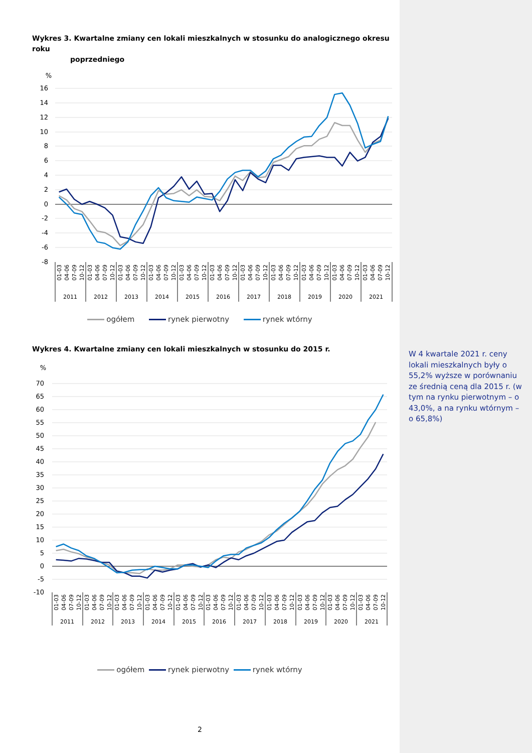Wykres 3. Kwartalne zmiany cen lokali mieszkalnych w stosunku do analogicznego okresu roku
poprzedniego
%
16
14
12
10
8
6
4
2
0
-2
-4
-6
-8
01-03
04-06
07-09
10-12
2011
01-03
04-06
07-09
10-12
2012
01-03
04-06
07-09
10-12
2013
01-03
04-06
07-09
10-12
2014
01-03
04-06
07-09
10-12
2015
01-03
04-06
07-09
10-12
2016
01-03
04-06
07-09
10-12
2017
01-03
04-06
07-09
10-12
2018
01-03
04-06
07-09
10-12
2019
01-03
04-06
07-09
10-12
2020
01-03
04-06
07-09
10-12
2021
ogółem rynek pierwotny rynek wtórny
Wykres 4. Kwartalne zmiany cen lokali mieszkalnych w stosunku do 2015 r.
%
70
65
60
55
50
45
40
35
30
25
20
15
10
5
0
-5
-10
01-03
04-06
07-09
10-12
2011
01-03
04-06
07-09
10-12
2012
01-03
04-06
07-09
10-12
2013
01-03
04-06
07-09
10-12
2014
01-03
04-06
07-09
10-12
2015
01-03
04-06
07-09
10-12
2016
01-03
04-06
07-09
10-12
2017
01-03
04-06
07-09
10-12
2018
01-03
04-06
07-09
10-12
2019
01-03
04-06
07-09
10-12
2020
01-03
04-06
07-09
10-12
2021
ogółem rynek pierwotny rynek wtórny
2
W 4 kwartale 2021 r. ceny lokali mieszkalnych były o 55,2% wyższe w porównaniu ze średnią ceną dla 2015 r. (w tym na rynku pierwotnym – o 43,0%, a na rynku wtórnym – o 65,8%)